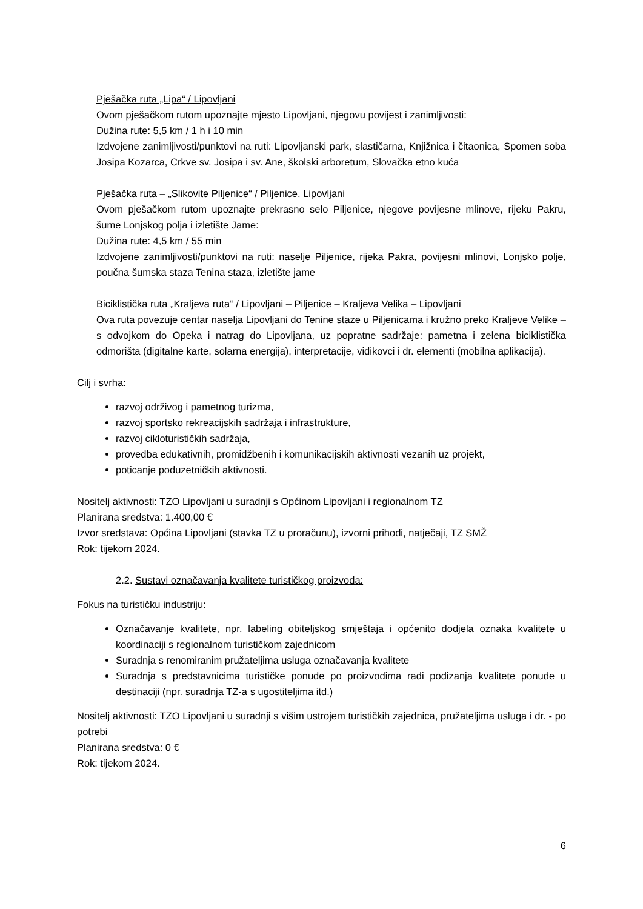Pješačka ruta „Lipa“ / Lipovljani
Ovom pješačkom rutom upoznajte mjesto Lipovljani, njegovu povijest i zanimljivosti:
Dužina rute: 5,5 km / 1 h i 10 min
Izdvojene zanimljivosti/punktovi na ruti: Lipovljanski park, slastičarna, Knjižnica i čitaonica, Spomen soba Josipa Kozarca, Crkve sv. Josipa i sv. Ane, školski arboretum, Slovačka etno kuća
Pješačka ruta – „Slikovite Piljenice“ / Piljenice, Lipovljani
Ovom pješačkom rutom upoznajte prekrasno selo Piljenice, njegove povijesne mlinove, rijeku Pakru, šume Lonjskog polja i izletište Jame:
Dužina rute: 4,5 km / 55 min
Izdvojene zanimljivosti/punktovi na ruti: naselje Piljenice, rijeka Pakra, povijesni mlinovi, Lonjsko polje, poučna šumska staza Tenina staza, izletište jame
Biciklistička ruta „Kraljeva ruta“ / Lipovljani – Piljenice – Kraljeva Velika – Lipovljani
Ova ruta povezuje centar naselja Lipovljani do Tenine staze u Piljenicama i kružno preko Kraljeve Velike – s odvojkom do Opeka i natrag do Lipovljana, uz popratne sadržaje: pametna i zelena biciklistička odmorišta (digitalne karte, solarna energija), interpretacije, vidikovci i dr. elementi (mobilna aplikacija).
Cilj i svrha:
razvoj održivog i pametnog turizma,
razvoj sportsko rekreacijskih sadržaja i infrastrukture,
razvoj cikloturističkih sadržaja,
provedba edukativnih, promidžbenih i komunikacijskih aktivnosti vezanih uz projekt,
poticanje poduzetničkih aktivnosti.
Nositelj aktivnosti: TZO Lipovljani u suradnji s Općinom Lipovljani i regionalnom TZ
Planirana sredstva: 1.400,00 €
Izvor sredstava: Općina Lipovljani (stavka TZ u proračunu), izvorni prihodi, natječaji, TZ SMŽ
Rok: tijekom 2024.
2.2. Sustavi označavanja kvalitete turističkog proizvoda:
Fokus na turističku industriju:
Označavanje kvalitete, npr. labeling obiteljskog smještaja i općenito dodjela oznaka kvalitete u koordinaciji s regionalnom turističkom zajednicom
Suradnja s renomiranim pružateljima usluga označavanja kvalitete
Suradnja s predstavnicima turističke ponude po proizvodima radi podizanja kvalitete ponude u destinaciji (npr. suradnja TZ-a s ugostiteljima itd.)
Nositelj aktivnosti: TZO Lipovljani u suradnji s višim ustrojem turističkih zajednica, pružateljima usluga i dr. - po potrebi
Planirana sredstva: 0 €
Rok: tijekom 2024.
6